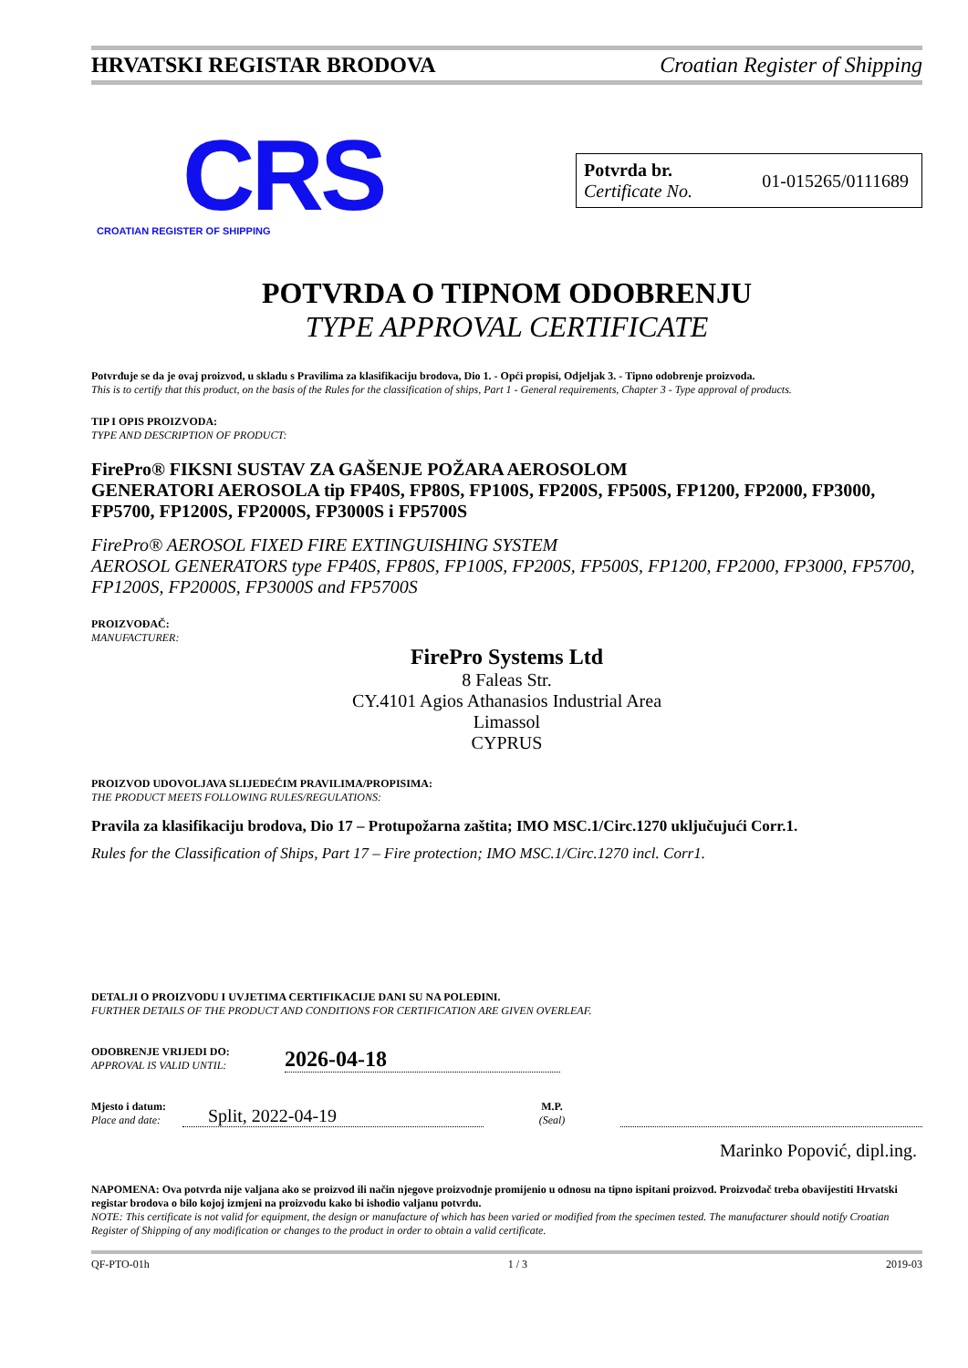HRVATSKI REGISTAR BRODOVA Croatian Register of Shipping
CRS
CROATIAN REGISTER OF SHIPPING
Potvrda br.
Certificate No.
01-015265/0111689
POTVRDA O TIPNOM ODOBRENJU
TYPE APPROVAL CERTIFICATE
Potvrđuje se da je ovaj proizvod, u skladu s Pravilima za klasifikaciju brodova, Dio 1. - Opći propisi, Odjeljak 3. - Tipno odobrenje proizvoda.
This is to certify that this product, on the basis of the Rules for the classification of ships, Part 1 - General requirements, Chapter 3 - Type approval of products.
TIP I OPIS PROIZVODA:
TYPE AND DESCRIPTION OF PRODUCT:
FirePro® FIKSNI SUSTAV ZA GAŠENJE POŽARA AEROSOLOM
GENERATORI AEROSOLA tip FP40S, FP80S, FP100S, FP200S, FP500S, FP1200, FP2000, FP3000, FP5700, FP1200S, FP2000S, FP3000S i FP5700S
FirePro® AEROSOL FIXED FIRE EXTINGUISHING SYSTEM
AEROSOL GENERATORS type FP40S, FP80S, FP100S, FP200S, FP500S, FP1200, FP2000, FP3000, FP5700, FP1200S, FP2000S, FP3000S and FP5700S
PROIZVOĐAČ:
MANUFACTURER:
FirePro Systems Ltd
8 Faleas Str.
CY.4101 Agios Athanasios Industrial Area
Limassol
CYPRUS
PROIZVOD UDOVOLJAVA SLIJEDEĆIM PRAVILIMA/PROPISIMA:
THE PRODUCT MEETS FOLLOWING RULES/REGULATIONS:
Pravila za klasifikaciju brodova, Dio 17 – Protupožarna zaštita; IMO MSC.1/Circ.1270 uključujući Corr.1.
Rules for the Classification of Ships, Part 17 – Fire protection; IMO MSC.1/Circ.1270 incl. Corr1.
DETALJI O PROIZVODU I UVJETIMA CERTIFIKACIJE DANI SU NA POLEĐINI.
FURTHER DETAILS OF THE PRODUCT AND CONDITIONS FOR CERTIFICATION ARE GIVEN OVERLEAF.
ODOBRENJE VRIJEDI DO:
APPROVAL IS VALID UNTIL:
2026-04-18
Mjesto i datum:
Place and date:
Split, 2022-04-19
M.P.
(Seal)
Marinko Popović, dipl.ing.
NAPOMENA: Ova potvrda nije valjana ako se proizvod ili način njegove proizvodnje promijenio u odnosu na tipno ispitani proizvod. Proizvođač treba obavijestiti Hrvatski registar brodova o bilo kojoj izmjeni na proizvodu kako bi ishodio valjanu potvrdu.
NOTE: This certificate is not valid for equipment, the design or manufacture of which has been varied or modified from the specimen tested. The manufacturer should notify Croatian Register of Shipping of any modification or changes to the product in order to obtain a valid certificate.
QF-PTO-01h 1 / 3 2019-03